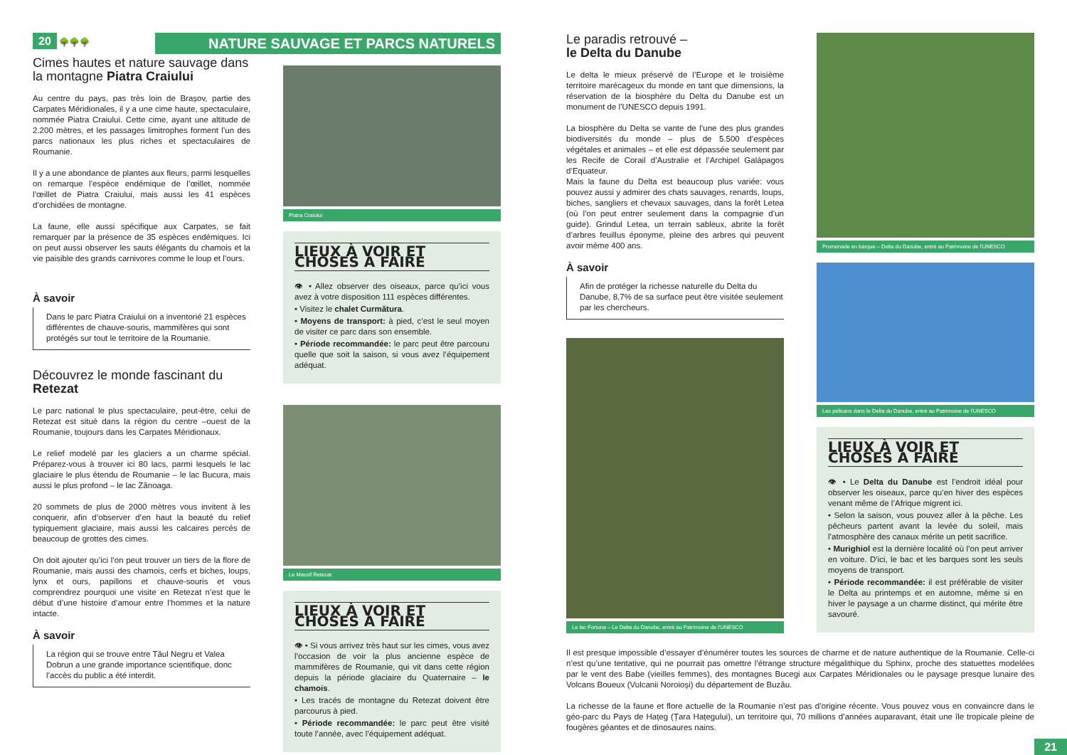20 🌳🌳🌳
Cimes hautes et nature sauvage dans la montagne Piatra Craiului
Au centre du pays, pas très loin de Brașov, partie des Carpates Méridionales, il y a une cime haute, spectaculaire, nommée Piatra Craiului. Cette cime, ayant une altitude de 2.200 mètres, et les passages limitrophes forment l’un des parcs nationaux les plus riches et spectaculaires de Roumanie.
Il y a une abondance de plantes aux fleurs, parmi lesquelles on remarque l’espèce endémique de l’œillet, nommée l’œillet de Piatra Craiului, mais aussi les 41 espèces d’orchidées de montagne.
La faune, elle aussi spécifique aux Carpates, se fait remarquer par la présence de 35 espèces endémiques. Ici on peut aussi observer les sauts élégants du chamois et la vie paisible des grands carnivores comme le loup et l’ours.
À savoir
Dans le parc Piatra Craiului on a inventorié 21 espèces différentes de chauve-souris, mammifères qui sont protégés sur tout le territoire de la Roumanie.
Découvrez le monde fascinant du Retezat
Le parc national le plus spectaculaire, peut-être, celui de Retezat est situé dans la région du centre –ouest de la Roumanie, toujours dans les Carpates Méridionaux.
Le relief modelé par les glaciers a un charme spécial. Préparez-vous à trouver ici 80 lacs, parmi lesquels le lac glaciaire le plus étendu de Roumanie – le lac Bucura, mais aussi le plus profond – le lac Zănoaga.
20 sommets de plus de 2000 mètres vous invitent à les conquerir, afin d’observer d’en haut la beauté du relief typiquement glaciaire, mais aussi les calcaires percés de beaucoup de grottes des cimes.
On doit ajouter qu’ici l’on peut trouver un tiers de la flore de Roumanie, mais aussi des chamois, cerfs et biches, loups, lynx et ours, papillons et chauve-souris et vous comprendrez pourquoi une visite en Retezat n’est que le début d’une histoire d’amour entre l’hommes et la nature intacte.
À savoir
La région qui se trouve entre Tăul Negru et Valea Dobrun a une grande importance scientifique, donc l’accès du public a été interdit.
NATURE SAUVAGE ET PARCS NATURELS
Piatra Craiului
LIEUX À VOIR ET CHOSES À FAIRE
👁 • Allez observer des oiseaux, parce qu’ici vous avez à votre disposition 111 espèces différentes.
• Visitez le chalet Curmătura.
• Moyens de transport: à pied, c’est le seul moyen de visiter ce parc dans son ensemble.
• Période recommandée: le parc peut être parcouru quelle que soit la saison, si vous avez l’équipement adéquat.
Le Massif Retezat
LIEUX À VOIR ET CHOSES À FAIRE
👁 • Si vous arrivez très haut sur les cimes, vous avez l’occasion de voir la plus ancienne espèce de mammifères de Roumanie, qui vit dans cette région depuis la période glaciaire du Quaternaire – le chamois.
• Les tracés de montagne du Retezat doivent être parcourus à pied.
• Période recommandée: le parc peut être visité toute l’année, avec l’équipement adéquat.
Le paradis retrouvé –
le Delta du Danube
Le delta le mieux préservé de l’Europe et le troisième territoire marécageux du monde en tant que dimensions, la réservation de la biosphère du Delta du Danube est un monument de l’UNESCO depuis 1991.
La biosphère du Delta se vante de l’une des plus grandes biodiversités du monde – plus de 5.500 d’espèces végétales et animales – et elle est dépassée seulement par les Recife de Corail d’Australie et l’Archipel Galápagos d’Equateur.
Mais la faune du Delta est beaucoup plus variée: vous pouvez aussi y admirer des chats sauvages, renards, loups, biches, sangliers et chevaux sauvages, dans la forêt Letea (où l’on peut entrer seulement dans la compagnie d’un guide). Grindul Letea, un terrain sableux, abrite la forêt d’arbres feuillus éponyme, pleine des arbres qui peuvent avoir même 400 ans.
À savoir
Afin de protéger la richesse naturelle du Delta du Danube, 8,7% de sa surface peut être visitée seulement par les chercheurs.
Le lac Fortuna – Le Delta du Danube, entré au Patrimoine de l’UNESCO
Promenade en barque – Delta du Danube, entré au Patrimoine de l’UNESCO
Les pélicans dans le Delta du Danube, entré au Patrimoine de l’UNESCO
LIEUX À VOIR ET CHOSES À FAIRE
👁 • Le Delta du Danube est l’endroit idéal pour observer les oiseaux, parce qu’en hiver des espèces venant même de l’Afrique migrent ici.
• Selon la saison, vous pouvez aller à la pêche. Les pêcheurs partent avant la levée du soleil, mais l’atmosphère des canaux mérite un petit sacrifice.
• Murighiol est la dernière localité où l’on peut arriver en voiture. D’ici, le bac et les barques sont les seuls moyens de transport.
• Période recommandée: il est préférable de visiter le Delta au printemps et en automne, même si en hiver le paysage a un charme distinct, qui mérite être savouré.
Il est presque impossible d’essayer d’énumérer toutes les sources de charme et de nature authentique de la Roumanie. Celle-ci n’est qu’une tentative, qui ne pourrait pas omettre l’étrange structure mégalithique du Sphinx, proche des statuettes modelées par le vent des Babe (vieilles femmes), des montagnes Bucegi aux Carpates Méridionales ou le paysage presque lunaire des Volcans Boueux (Vulcanii Noroioși) du département de Buzău.
La richesse de la faune et flore actuelle de la Roumanie n’est pas d’origine récente. Vous pouvez vous en convaincre dans le géo-parc du Pays de Hațeg (Țara Hațegului), un territoire qui, 70 millions d’années auparavant, était une île tropicale pleine de fougères géantes et de dinosaures nains.
21